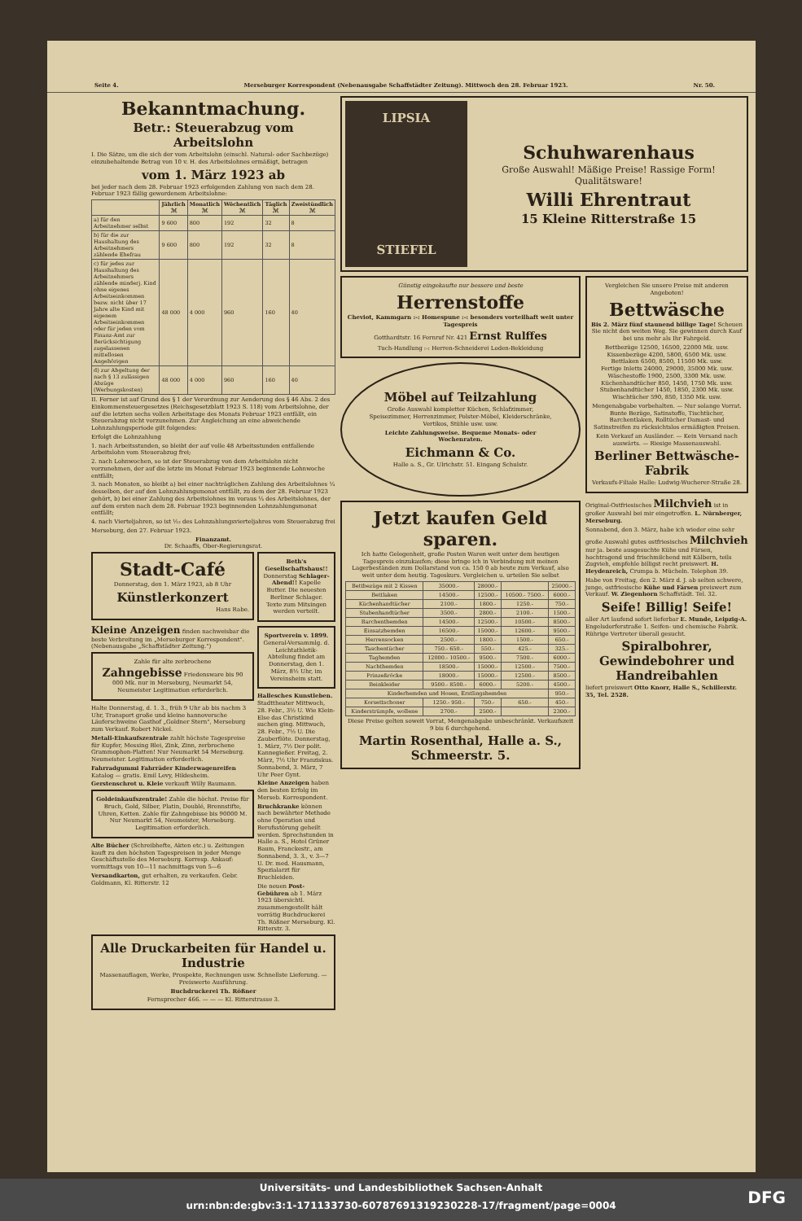Seite 4. Merseburger Korrespondent (Nebenausgabe Schaffstädter Zeitung). Mittwoch den 28. Februar 1923. Nr. 50.
Bekanntmachung.
Betr.: Steuerabzug vom Arbeitslohn
I. Die Sätze, um die sich der vom Arbeitslohn (einschl. Natural- oder Sachbezüge) einzubehaltende Betrag von 10 v. H. des Arbeitslohnes ermäßigt, betragen
vom 1. März 1923 ab
bei jeder nach dem 28. Februar 1923 erfolgenden Zahlung von nach dem 28. Februar 1923 fällig gewordenem Arbeitslohne:
| | Jährlich ℳ | Monatlich ℳ | Wöchentlich ℳ | Täglich ℳ | Zweistündlich ℳ |
| --- | --- | --- | --- | --- | --- |
| a) für den Arbeitnehmer selbst | 9 600 | 800 | 192 | 32 | 8 |
| b) für die zur Haushaltung des Arbeitnehmers zählende Ehefrau | 9 600 | 800 | 192 | 32 | 8 |
| c) für jedes zur Haushaltung des Arbeitnehmers zählende minderj. Kind ohne eigenes Arbeitseinkommen bezw. nicht über 17 Jahre alte Kind mit eigenem Arbeitseinkommen oder für jeden vom Finanz-Amt zur Berücksichtigung zugelassenen mittellosen Angehörigen | 48 000 | 4 000 | 960 | 160 | 40 |
| d) zur Abgeltung der nach § 13 zulässigen Abzüge (Werbungskosten) | 48 000 | 4 000 | 960 | 160 | 40 |
II. Ferner ist auf Grund des § 1 der Verordnung zur Aenderung des § 46 Abs. 2 des Einkommensteuergesetzes (Reichsgesetzblatt 1923 S. 118) vom Arbeitslohne, der auf die letzten sechs vollen Arbeitstage des Monats Februar 1923 entfällt, ein Steuerabzug nicht vorzunehmen. Zur Angleichung an eine abweichende Lohnzahlungsperiode gilt folgendes:
Erfolgt die Lohnzahlung
1. nach Arbeitsstunden, so bleibt der auf volle 48 Arbeitsstunden entfallende Arbeitslohn vom Steuerabzug frei;
2. nach Lohnwochen, so ist der Steuerabzug von dem Arbeitslohn nicht vorzunehmen, der auf die letzte im Monat Februar 1923 beginnende Lohnwoche entfällt;
3. nach Monaten, so bleibt a) bei einer nachträglichen Zahlung des Arbeitslohnes ¼ desselben, der auf den Lohnzahlungsmonat entfällt, zu dem der 28. Februar 1923 gehört, b) bei einer Zahlung des Arbeitslohnes im voraus ¼ des Arbeitslohnes, der auf dem ersten nach dem 28. Februar 1923 beginnenden Lohnzahlungsmonat entfällt;
4. nach Vierteljahren, so ist ¹⁄₁₂ des Lohnzahlungsvierteljahres vom Steuerabzug frei
Merseburg, den 27. Februar 1923.
Finanzamt.
Dr. Schaaffs, Ober-Regierungsrat.
Stadt-Café
Donnerstag, den 1. März 1923, ab 8 Uhr
Künstlerkonzert
Hans Rabe.
Kleine Anzeigen finden nachweisbar die beste Verbreitung im „Merseburger Korrespondent". (Nebenausgabe „Schaffstädter Zeitung.")
Zahle für alte zerbrochene Zahngebisse Friedensware bis 90 000 Mk. nur in Merseburg, Neumarkt 54, Neumeister Legitimation erforderlich.
Halte Donnerstag, d. 1. 3., früh 9 Uhr ab bis nachm 3 Uhr, Transport große und kleine hannoversche Läuferschweine Gasthof „Goldner Stern", Merseburg zum Verkauf. Robert Nickel.
Metall-Einkaufszentrale zahlt höchste Tagespreise für Kupfer, Messing Blei, Zink, Zinn, zerbrochene Grammophon-Platten! Nur Neumarkt 54 Merseburg. Neumeister. Legitimation erforderlich.
Fahrradgummi Fahrräder Kinderwagenreifen Katalog — gratis. Emil Levy, Hildesheim.
Gerstenschrot u. Kleie verkauft Willy Baumann.
Goldeinkaufszentrale! Zahle die höchst. Preise für Bruch, Gold, Silber, Platin, Doublé, Brennstifte, Uhren, Ketten. Zahle für Zahngebisse bis 90000 M. Nur Neumarkt 54, Neumeister, Merseburg. Legitimation erforderlich.
Alte Bücher (Schreibhefte, Akten etc.) u. Zeitungen kauft zu den höchsten Tagespreisen in jeder Menge Geschäftsstelle des Merseburg. Korresp. Ankauf: vormittags von 10—11 nachmittags von 5—6
Versandkarton, gut erhalten, zu verkaufen. Gebr. Goldmann, Kl. Ritterstr. 12
Beth's Gesellschaftshaus!! Donnerstag Schlager-Abend!! Kapelle Butter. Die neuesten Berliner Schlager. Texte zum Mitsingen werden verteilt.
Sportverein v. 1899. General-Versammlg. d. Leichtathletik-Abteilung findet am Donnerstag, den 1. März, 8½ Uhr, im Vereinsheim statt.
Hallesches Kunstleben. Stadttheater Mittwoch, 28. Febr., 3½ U. Wie Klein-Else das Christkind suchen ging. Mittwoch, 28. Febr., 7½ U. Die Zauberflöte. Donnerstag, 1. März, 7½ Der polit. Kannegießer. Freitag, 2. März, 7½ Uhr Franziskus. Sonnabend, 3. März, 7 Uhr Peer Gynt.
Kleine Anzeigen haben den besten Erfolg im Merseb. Korrespondent.
Bruchkranke können nach bewährter Methode ohne Operation und Berufsstörung geheilt werden. Sprechstunden in Halle a. S., Hotel Grüner Baum, Franckestr., am Sonnabend, 3. 3., v. 3—7 U. Dr. med. Hausmann, Spezialarzt für Bruchleiden.
Die neuen Post-Gebühren ab 1. März 1923 übersichtl. zusammengestellt hält vorrätig Buchdruckerei Th. Rößner Merseburg. Kl. Ritterstr. 3.
Alle Druckarbeiten für Handel u. Industrie
Massenauflagen, Werke, Prospekte, Rechnungen usw. Schnellste Lieferung. — Preiswerte Ausführung.
Buchdruckerei Th. Rößner
Fernsprecher 466. — — — Kl. Ritterstrasse 3.
LIPSIA
STIEFEL
Schuhwarenhaus
Große Auswahl! Mäßige Preise! Rassige Form! Qualitätsware!
Willi Ehrentraut
15 Kleine Ritterstraße 15
Günstig eingekaufte nur bessere und beste
Herrenstoffe
Cheviot, Kammgarn :-: Homespune :-: besonders vorteilhaft weit unter Tagespreis
Gotthardtstr. 16 Fernruf Nr. 421 Ernst Rulffes
Tuch-Handlung :-: Herren-Schneiderei Loden-Bekleidung
Möbel auf Teilzahlung
Große Auswahl kompletter Küchen, Schlafzimmer, Speisezimmer, Herrenzimmer, Polster-Möbel, Kleiderschränke, Vertikos, Stühle usw. usw.
Leichte Zahlungsweise. Bequeme Monats- oder Wochenraten.
Eichmann & Co.
Halle a. S., Gr. Ulrichstr. 51. Eingang Schulstr.
Jetzt kaufen Geld sparen.
Ich hatte Gelegenheit, große Posten Waren weit unter dem heutigen Tagespreis einzukaufen; diese bringe ich in Verbindung mit meinen Lagerbeständen zum Dollarstand von ca. 150 0 ab heute zum Verkauf, also weit unter dem heutig. Tageskurs. Vergleichen u. urteilen Sie selbst
| Bettbezüge mit 2 Kissen | 35000.- | 28000.- | | 25000.- |
| Bettlaken | 14500.- | 12500.- | 10500.- 7500.- | 6000.- |
| Küchenhandtücher | 2100.- | 1800.- | 1250.- | 750.- |
| Stubenhandtücher | 3500.- | 2800.- | 2100.- | 1500.- |
| Barchenthemden | 14500.- | 12500.- | 10500.- | 8500.- |
| Einsatzhemden | 16500.- | 15000.- | 12600.- | 9500.- |
| Herrensocken | 2500.- | 1800.- | 1500.- | 650.- |
| Taschentücher | 750.- 650.- | 550.- | 425.- | 325.- |
| Taghemden | 12000.- 10500.- | 9500.- | 7500.- | 6000.- |
| Nachthemden | 18500.- | 15000.- | 12500.- | 7500.- |
| Prinzeßröcke | 18000.- | 15000.- | 12500.- | 8500.- |
| Beinkleider | 9500.- 8500.- | 6000.- | 5200.- | 4500.- |
| Kinderhemden und Hosen, Erstlingshemden | | | | 950.- |
| Korsettschoner | 1250.- 950.- | 750.- | 650.- | 450.- |
| Kinderstrümpfe, wollene | 2700.- | 2500.- | | 2300.- |
Diese Preise gelten soweit Vorrat, Mengenabgabe unbeschränkt. Verkaufszeit 9 bis 6 durchgehend.
Martin Rosenthal, Halle a. S., Schmeerstr. 5.
Vergleichen Sie unsere Preise mit anderen Angeboten!
Bettwäsche
Bis 2. März fünf staunend billige Tage! Scheuen Sie nicht den weiten Weg. Sie gewinnen durch Kauf bei uns mehr als Ihr Fahrgeld.
Bettbezüge 12500, 16500, 22000 Mk. usw.
Kissenbezüge 4200, 5800, 6500 Mk. usw.
Bettlaken 6500, 8500, 11500 Mk. usw.
Fertige Inletts 24000, 29000, 35000 Mk. usw.
Wäschestoffe 1900, 2500, 3300 Mk. usw.
Küchenhandtücher 850, 1450, 1750 Mk. usw.
Stubenhandtücher 1450, 1850, 2300 Mk. usw.
Wischtücher 590, 850, 1350 Mk. usw.
Mengenabgabe vorbehalten. — Nur solange Vorrat. Bunte Bezüge, Satinstoffe, Tischtücher, Barchentlaken, Rolltücher Damast- und Satinstreifen zu rücksichtslos ermäßigten Preisen.
Kein Verkauf an Ausländer. — Kein Versand nach auswärts. — Riesige Massenauswahl.
Berliner Bettwäsche-Fabrik
Verkaufs-Filiale Halle: Ludwig-Wucherer-Straße 28.
Original-Ostfriesisches Milchvieh ist in großer Auswahl bei mir eingetroffen. L. Nürnberger, Merseburg.
Sonnabend, den 3. März, habe ich wieder eine sehr große Auswahl gutes ostfriesisches Milchvieh nur ja. beste ausgesuchte Kühe und Färsen, hochtragend und frischmilchend mit Kälbern, teils Zugvieh, empfehle billigst recht preiswert. H. Heydenreich, Crumpa b. Mücheln. Telephon 39.
Habe von Freitag, den 2. März d. J. ab selten schwere, junge, ostfriesische Kühe und Färsen preiswert zum Verkauf. W. Ziegenhorn Schaffstädt. Tel. 32.
Seife! Billig! Seife!
aller Art laufend sofort lieferbar E. Munde, Leipzig-A. Engelsdorferstraße 1. Seifen- und chemische Fabrik. Rührige Vertreter überall gesucht.
Spiralbohrer, Gewindebohrer und Handreibahlen
liefert preiswert Otto Knorr, Halle S., Schillerstr. 35, Tel. 2528.
Universitäts- und Landesbibliothek Sachsen-Anhalt
urn:nbn:de:gbv:3:1-171133730-60787691319230228-17/fragment/page=0004
DFG